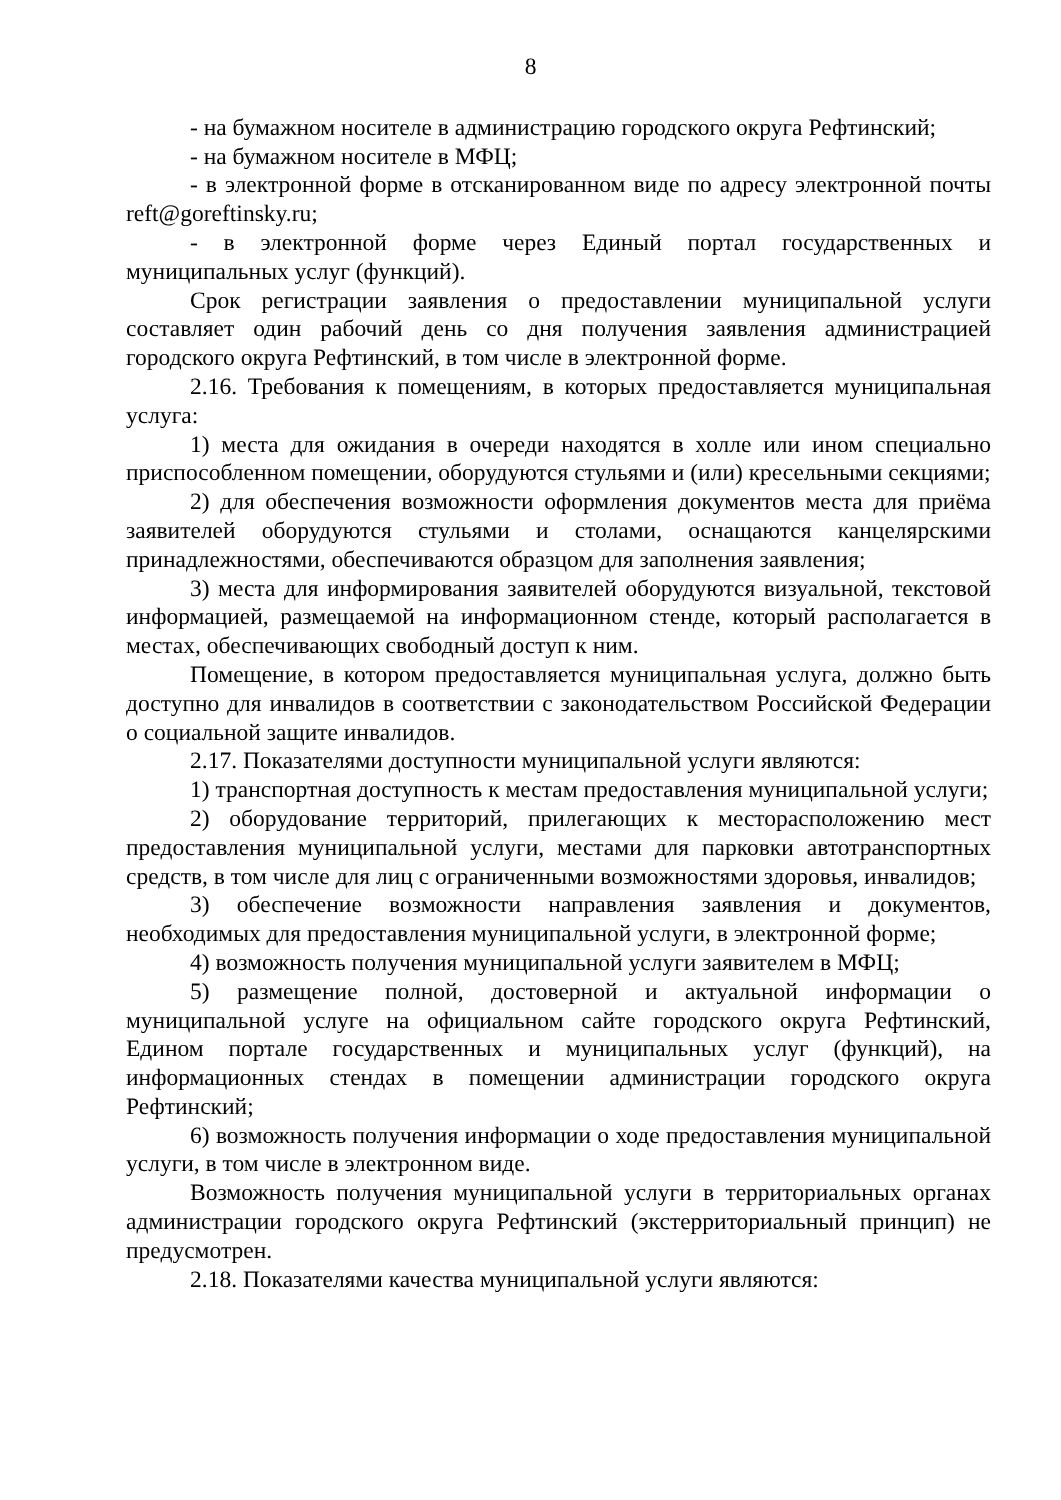8
- на бумажном носителе в администрацию городского округа Рефтинский;
- на бумажном носителе в МФЦ;
- в электронной форме в отсканированном виде по адресу электронной почты reft@goreftinsky.ru;
- в электронной форме через Единый портал государственных и муниципальных услуг (функций).
Срок регистрации заявления о предоставлении муниципальной услуги составляет один рабочий день со дня получения заявления администрацией городского округа Рефтинский, в том числе в электронной форме.
2.16. Требования к помещениям, в которых предоставляется муниципальная услуга:
1) места для ожидания в очереди находятся в холле или ином специально приспособленном помещении, оборудуются стульями и (или) кресельными секциями;
2) для обеспечения возможности оформления документов места для приёма заявителей оборудуются стульями и столами, оснащаются канцелярскими принадлежностями, обеспечиваются образцом для заполнения заявления;
3) места для информирования заявителей оборудуются визуальной, текстовой информацией, размещаемой на информационном стенде, который располагается в местах, обеспечивающих свободный доступ к ним.
Помещение, в котором предоставляется муниципальная услуга, должно быть доступно для инвалидов в соответствии с законодательством Российской Федерации о социальной защите инвалидов.
2.17. Показателями доступности муниципальной услуги являются:
1) транспортная доступность к местам предоставления муниципальной услуги;
2) оборудование территорий, прилегающих к месторасположению мест предоставления муниципальной услуги, местами для парковки автотранспортных средств, в том числе для лиц с ограниченными возможностями здоровья, инвалидов;
3) обеспечение возможности направления заявления и документов, необходимых для предоставления муниципальной услуги, в электронной форме;
4) возможность получения муниципальной услуги заявителем в МФЦ;
5) размещение полной, достоверной и актуальной информации о муниципальной услуге на официальном сайте городского округа Рефтинский, Едином портале государственных и муниципальных услуг (функций), на информационных стендах в помещении администрации городского округа Рефтинский;
6) возможность получения информации о ходе предоставления муниципальной услуги, в том числе в электронном виде.
Возможность получения муниципальной услуги в территориальных органах администрации городского округа Рефтинский (экстерриториальный принцип) не предусмотрен.
2.18. Показателями качества муниципальной услуги являются: